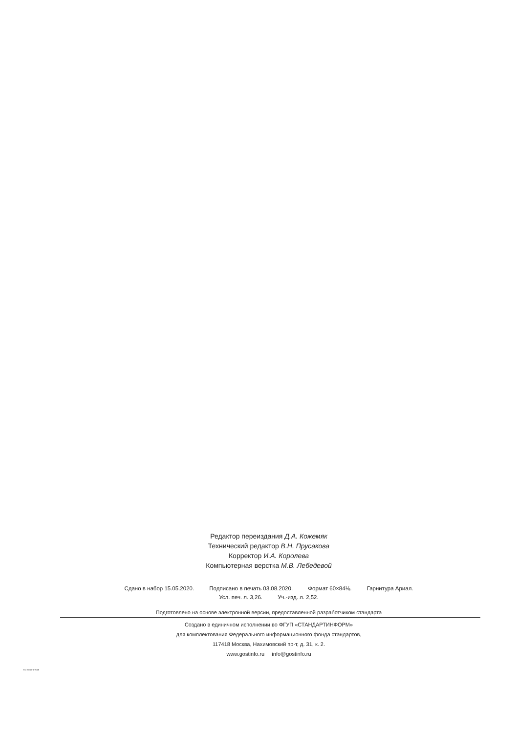Редактор переиздания Д.А. Кожемяк
Технический редактор В.Н. Прусакова
Корректор И.А. Королева
Компьютерная верстка М.В. Лебедевой
Сдано в набор 15.05.2020. Подписано в печать 03.08.2020. Формат 60×84⅛. Гарнитура Ариал.
Усл. печ. л. 3,26. Уч.-изд. л. 2,52.
Подготовлено на основе электронной версии, предоставленной разработчиком стандарта
Создано в единичном исполнении во ФГУП «СТАНДАРТИНФОРМ»
для комплектования Федерального информационного фонда стандартов,
117418 Москва, Нахимовский пр-т, д. 31, к. 2.
www.gostinfo.ru info@gostinfo.ru
ISO 22745-1-2016